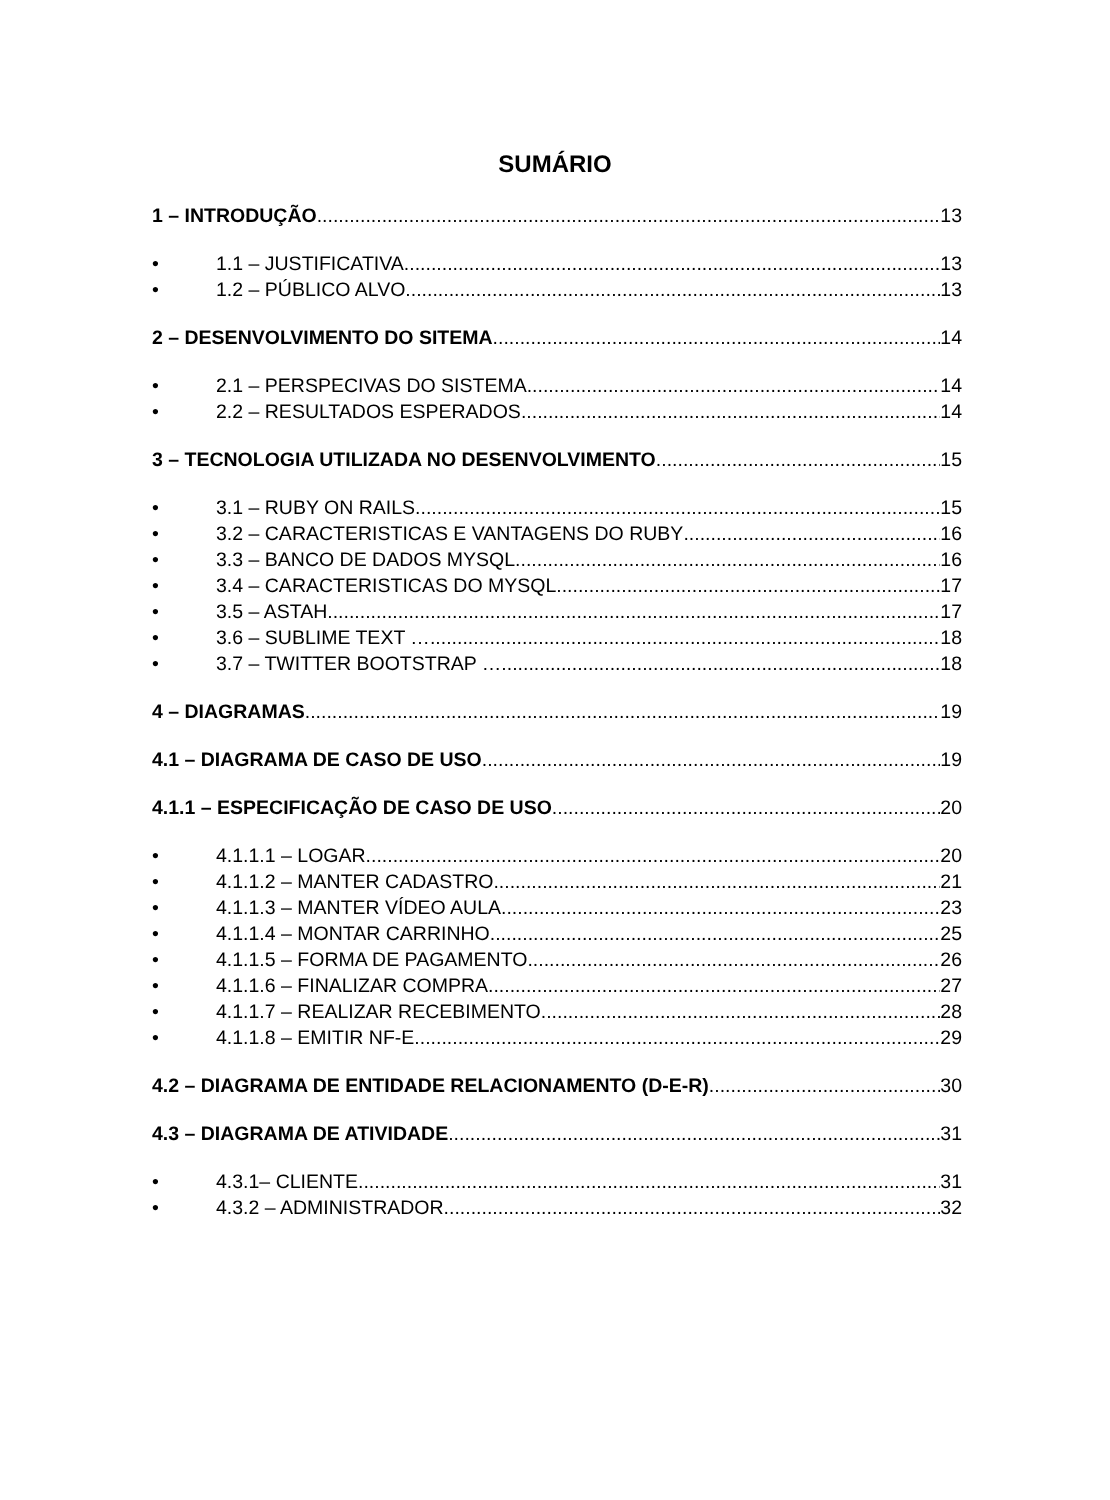SUMÁRIO
1 – INTRODUÇÃO 13
• 1.1 – JUSTIFICATIVA 13
• 1.2 – PÚBLICO ALVO 13
2 – DESENVOLVIMENTO DO SITEMA 14
• 2.1 – PERSPECIVAS DO SISTEMA 14
• 2.2 – RESULTADOS ESPERADOS 14
3 – TECNOLOGIA UTILIZADA NO DESENVOLVIMENTO 15
• 3.1 – RUBY ON RAILS 15
• 3.2 – CARACTERISTICAS E VANTAGENS DO RUBY 16
• 3.3 – BANCO DE DADOS MYSQL 16
• 3.4 – CARACTERISTICAS DO MYSQL 17
• 3.5 – ASTAH 17
• 3.6 – SUBLIME TEXT … 18
• 3.7 – TWITTER BOOTSTRAP … 18
4 – DIAGRAMAS 19
4.1 – DIAGRAMA DE CASO DE USO 19
4.1.1 – ESPECIFICAÇÃO DE CASO DE USO 20
• 4.1.1.1 – LOGAR 20
• 4.1.1.2 – MANTER CADASTRO 21
• 4.1.1.3 – MANTER VÍDEO AULA 23
• 4.1.1.4 – MONTAR CARRINHO 25
• 4.1.1.5 – FORMA DE PAGAMENTO 26
• 4.1.1.6 – FINALIZAR COMPRA 27
• 4.1.1.7 – REALIZAR RECEBIMENTO 28
• 4.1.1.8 – EMITIR NF-E 29
4.2 – DIAGRAMA DE ENTIDADE RELACIONAMENTO (D-E-R) 30
4.3 – DIAGRAMA DE ATIVIDADE 31
• 4.3.1– CLIENTE 31
• 4.3.2 – ADMINISTRADOR 32